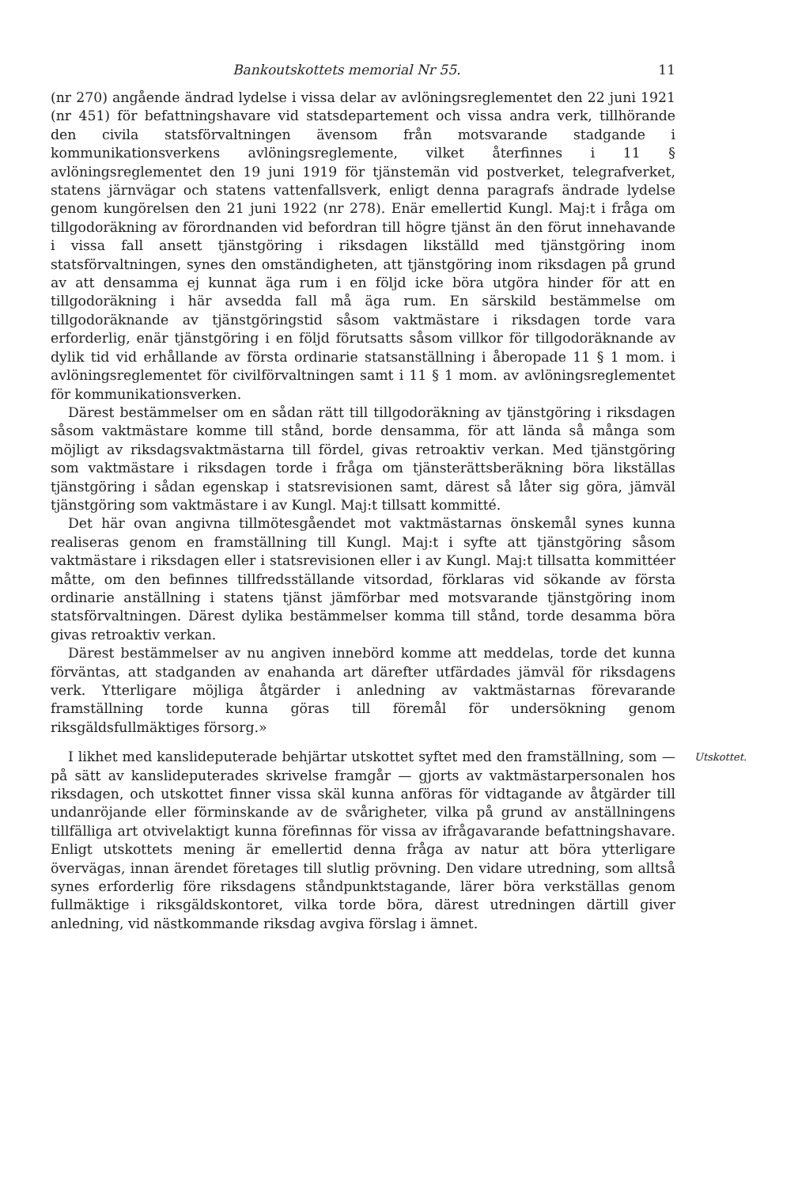Bankoutskottets memorial Nr 55. 11
(nr 270) angående ändrad lydelse i vissa delar av avlöningsreglementet den 22 juni 1921 (nr 451) för befattningshavare vid statsdepartement och vissa andra verk, tillhörande den civila statsförvaltningen ävensom från motsvarande stadgande i kommunikationsverkens avlöningsreglemente, vilket återfinnes i 11 § avlöningsreglementet den 19 juni 1919 för tjänstemän vid postverket, telegrafverket, statens järnvägar och statens vattenfallsverk, enligt denna paragrafs ändrade lydelse genom kungörelsen den 21 juni 1922 (nr 278). Enär emellertid Kungl. Maj:t i fråga om tillgodoräkning av förordnanden vid befordran till högre tjänst än den förut innehavande i vissa fall ansett tjänstgöring i riksdagen likställd med tjänstgöring inom statsförvaltningen, synes den omständigheten, att tjänstgöring inom riksdagen på grund av att densamma ej kunnat äga rum i en följd icke böra utgöra hinder för att en tillgodoräkning i här avsedda fall må äga rum. En särskild bestämmelse om tillgodoräknande av tjänstgöringstid såsom vaktmästare i riksdagen torde vara erforderlig, enär tjänstgöring i en följd förutsatts såsom villkor för tillgodoräknande av dylik tid vid erhållande av första ordinarie statsanställning i åberopade 11 § 1 mom. i avlöningsreglementet för civilförvaltningen samt i 11 § 1 mom. av avlöningsreglementet för kommunikationsverken.
Därest bestämmelser om en sådan rätt till tillgodoräkning av tjänstgöring i riksdagen såsom vaktmästare komme till stånd, borde densamma, för att lända så många som möjligt av riksdagsvaktmästarna till fördel, givas retroaktiv verkan. Med tjänstgöring som vaktmästare i riksdagen torde i fråga om tjänsterättsberäkning böra likställas tjänstgöring i sådan egenskap i statsrevisionen samt, därest så låter sig göra, jämväl tjänstgöring som vaktmästare i av Kungl. Maj:t tillsatt kommitté.
Det här ovan angivna tillmötesgåendet mot vaktmästarnas önskemål synes kunna realiseras genom en framställning till Kungl. Maj:t i syfte att tjänstgöring såsom vaktmästare i riksdagen eller i statsrevisionen eller i av Kungl. Maj:t tillsatta kommittéer måtte, om den befinnes tillfredsställande vitsordad, förklaras vid sökande av första ordinarie anställning i statens tjänst jämförbar med motsvarande tjänstgöring inom statsförvaltningen. Därest dylika bestämmelser komma till stånd, torde desamma böra givas retroaktiv verkan.
Därest bestämmelser av nu angiven innebörd komme att meddelas, torde det kunna förväntas, att stadganden av enahanda art därefter utfärdades jämväl för riksdagens verk. Ytterligare möjliga åtgärder i anledning av vaktmästarnas förevarande framställning torde kunna göras till föremål för undersökning genom riksgäldsfullmäktiges försorg.»
I likhet med kanslideputerade behjärtar utskottet syftet med den framställning, som — på sätt av kanslideputerades skrivelse framgår — gjorts av vaktmästarpersonalen hos riksdagen, och utskottet finner vissa skäl kunna anföras för vidtagande av åtgärder till undanröjande eller förminskande av de svårigheter, vilka på grund av anställningens tillfälliga art otvivelaktigt kunna förefinnas för vissa av ifrågavarande befattningshavare. Enligt utskottets mening är emellertid denna fråga av natur att böra ytterligare övervägas, innan ärendet företages till slutlig prövning. Den vidare utredning, som alltså synes erforderlig före riksdagens ståndpunktstagande, lärer böra verkställas genom fullmäktige i riksgäldskontoret, vilka torde böra, därest utredningen därtill giver anledning, vid nästkommande riksdag avgiva förslag i ämnet.
Utskottet.